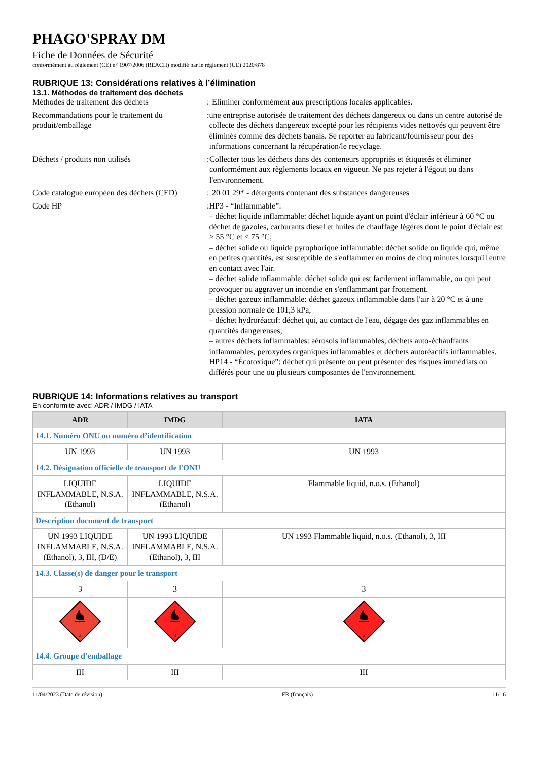PHAGO'SPRAY DM
Fiche de Données de Sécurité
conformément au règlement (CE) n° 1907/2006 (REACH) modifié par le règlement (UE) 2020/878
RUBRIQUE 13: Considérations relatives à l’élimination
13.1. Méthodes de traitement des déchets
Méthodes de traitement des déchets : Eliminer conformément aux prescriptions locales applicables.
Recommandations pour le traitement du produit/emballage
: une entreprise autorisée de traitement des déchets dangereux ou dans un centre autorisé de collecte des déchets dangereux excepté pour les récipients vides nettoyés qui peuvent être éliminés comme des déchets banals. Se reporter au fabricant/fournisseur pour des informations concernant la récupération/le recyclage.
Déchets / produits non utilisés : Collecter tous les déchets dans des conteneurs appropriés et étiquetés et éliminer conformément aux règlements locaux en vigueur. Ne pas rejeter à l'égout ou dans l'environnement.
Code catalogue européen des déchets (CED)
: 20 01 29* - détergents contenant des substances dangereuses
Code HP : HP3 - “Inflammable”:
– déchet liquide inflammable: déchet liquide ayant un point d'éclair inférieur à 60 °C ou déchet de gazoles, carburants diesel et huiles de chauffage légères dont le point d'éclair est > 55 °C et ≤ 75 °C;
– déchet solide ou liquide pyrophorique inflammable: déchet solide ou liquide qui, même en petites quantités, est susceptible de s'enflammer en moins de cinq minutes lorsqu'il entre en contact avec l'air.
– déchet solide inflammable: déchet solide qui est facilement inflammable, ou qui peut provoquer ou aggraver un incendie en s'enflammant par frottement.
– déchet gazeux inflammable: déchet gazeux inflammable dans l'air à 20 °C et à une pression normale de 101,3 kPa;
– déchet hydroréactif: déchet qui, au contact de l'eau, dégage des gaz inflammables en quantités dangereuses;
– autres déchets inflammables: aérosols inflammables, déchets auto-échauffants inflammables, peroxydes organiques inflammables et déchets autoréactifs inflammables.
HP14 - “Écotoxique”: déchet qui présente ou peut présenter des risques immédiats ou différés pour une ou plusieurs composantes de l'environnement.
RUBRIQUE 14: Informations relatives au transport
En conformité avec: ADR / IMDG / IATA
| ADR | IMDG | IATA |
| --- | --- | --- |
| 14.1. Numéro ONU ou numéro d’identification | | |
| UN 1993 | UN 1993 | UN 1993 |
| 14.2. Désignation officielle de transport de l'ONU | | |
| LIQUIDE INFLAMMABLE, N.S.A. (Ethanol) | LIQUIDE INFLAMMABLE, N.S.A. (Ethanol) | Flammable liquid, n.o.s. (Ethanol) |
| Description document de transport | | |
| UN 1993 LIQUIDE INFLAMMABLE, N.S.A. (Ethanol), 3, III, (D/E) | UN 1993 LIQUIDE INFLAMMABLE, N.S.A. (Ethanol), 3, III | UN 1993 Flammable liquid, n.o.s. (Ethanol), 3, III |
| 14.3. Classe(s) de danger pour le transport | | |
| 3 | 3 | 3 |
| 3 | 3 | 3 |
| 14.4. Groupe d’emballage | | |
| III | III | III |
11/04/2023 (Date de révision) FR (français) 11/16